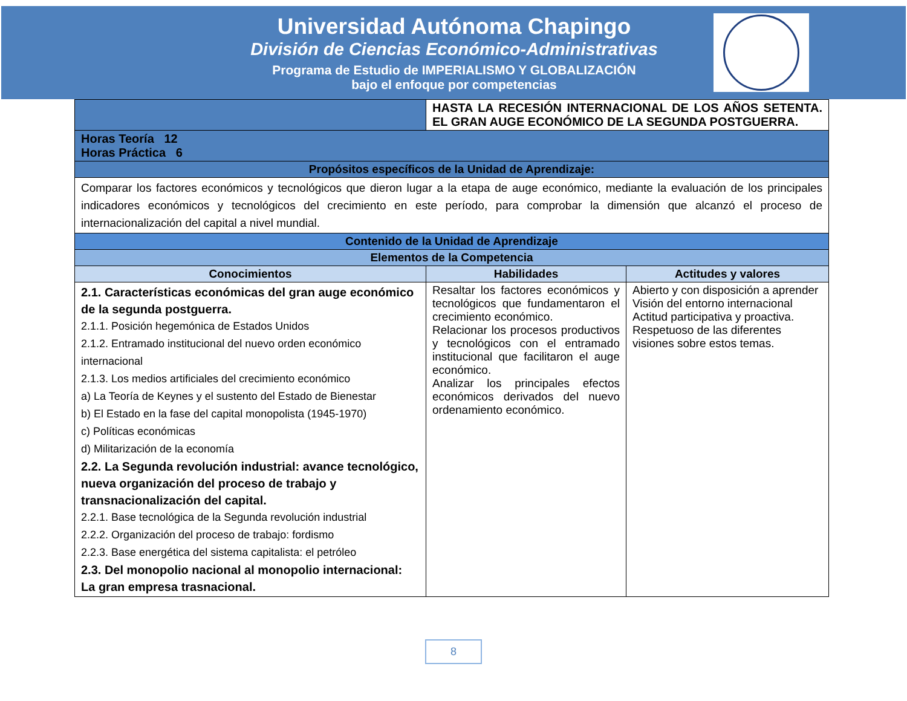Universidad Autónoma Chapingo
División de Ciencias Económico-Administrativas
Programa de Estudio de IMPERIALISMO Y GLOBALIZACIÓN
bajo el enfoque por competencias
| | HASTA LA RECESIÓN INTERNACIONAL DE LOS AÑOS SETENTA. EL GRAN AUGE ECONÓMICO DE LA SEGUNDA POSTGUERRA. | |
| Horas Teoría 12 Horas Práctica 6 | | |
| Propósitos específicos de la Unidad de Aprendizaje: | | |
| Comparar los factores económicos y tecnológicos que dieron lugar a la etapa de auge económico, mediante la evaluación de los principales indicadores económicos y tecnológicos del crecimiento en este período, para comprobar la dimensión que alcanzó el proceso de internacionalización del capital a nivel mundial. | | |
| Contenido de la Unidad de Aprendizaje | | |
| Elementos de la Competencia | | |
| Conocimientos | Habilidades | Actitudes y valores |
| 2.1. Características económicas del gran auge económico de la segunda postguerra. 2.1.1. Posición hegemónica de Estados Unidos 2.1.2. Entramado institucional del nuevo orden económico internacional 2.1.3. Los medios artificiales del crecimiento económico a) La Teoría de Keynes y el sustento del Estado de Bienestar b) El Estado en la fase del capital monopolista (1945-1970) c) Políticas económicas d) Militarización de la economía 2.2. La Segunda revolución industrial: avance tecnológico, nueva organización del proceso de trabajo y transnacionalización del capital. 2.2.1. Base tecnológica de la Segunda revolución industrial 2.2.2. Organización del proceso de trabajo: fordismo 2.2.3. Base energética del sistema capitalista: el petróleo 2.3. Del monopolio nacional al monopolio internacional: La gran empresa trasnacional. | Resaltar los factores económicos y tecnológicos que fundamentaron el crecimiento económico. Relacionar los procesos productivos y tecnológicos con el entramado institucional que facilitaron el auge económico. Analizar los principales efectos económicos derivados del nuevo ordenamiento económico. | Abierto y con disposición a aprender Visión del entorno internacional Actitud participativa y proactiva. Respetuoso de las diferentes visiones sobre estos temas. |
8